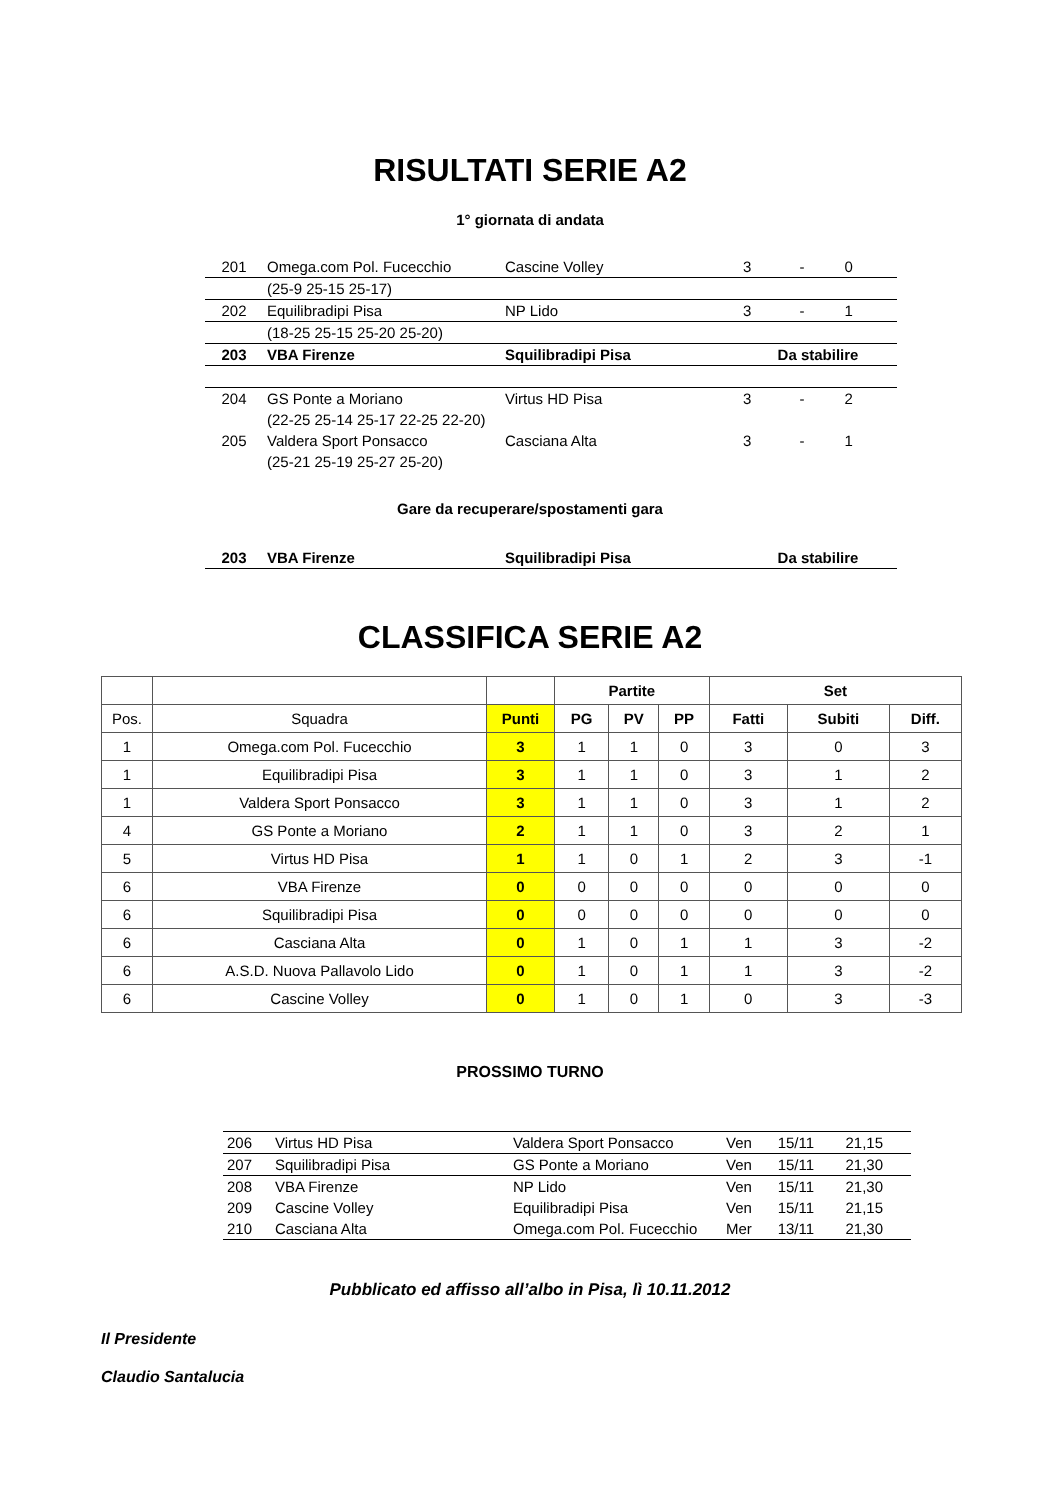RISULTATI SERIE A2
1° giornata di andata
| 201 | Omega.com Pol. Fucecchio | Cascine Volley | 3 | - | 0 |
| | (25-9 25-15 25-17) | | | | |
| 202 | Equilibradipi Pisa | NP Lido | 3 | - | 1 |
| | (18-25 25-15 25-20 25-20) | | | | |
| 203 | VBA Firenze | Squilibradipi Pisa | Da stabilire | | |
| 204 | GS Ponte a Moriano | Virtus HD Pisa | 3 | - | 2 |
| | (22-25 25-14 25-17 22-25 22-20) | | | | |
| 205 | Valdera Sport Ponsacco | Casciana Alta | 3 | - | 1 |
| | (25-21 25-19 25-27 25-20) | | | | |
Gare da recuperare/spostamenti gara
| 203 | VBA Firenze | Squilibradipi Pisa | Da stabilire |
CLASSIFICA SERIE A2
| | | | Partite | | | Set | | |
| --- | --- | --- | --- | --- | --- | --- | --- | --- |
| Pos. | Squadra | Punti | PG | PV | PP | Fatti | Subiti | Diff. |
| 1 | Omega.com Pol. Fucecchio | 3 | 1 | 1 | 0 | 3 | 0 | 3 |
| 1 | Equilibradipi Pisa | 3 | 1 | 1 | 0 | 3 | 1 | 2 |
| 1 | Valdera Sport Ponsacco | 3 | 1 | 1 | 0 | 3 | 1 | 2 |
| 4 | GS Ponte a Moriano | 2 | 1 | 1 | 0 | 3 | 2 | 1 |
| 5 | Virtus HD Pisa | 1 | 1 | 0 | 1 | 2 | 3 | -1 |
| 6 | VBA Firenze | 0 | 0 | 0 | 0 | 0 | 0 | 0 |
| 6 | Squilibradipi Pisa | 0 | 0 | 0 | 0 | 0 | 0 | 0 |
| 6 | Casciana Alta | 0 | 1 | 0 | 1 | 1 | 3 | -2 |
| 6 | A.S.D. Nuova Pallavolo Lido | 0 | 1 | 0 | 1 | 1 | 3 | -2 |
| 6 | Cascine Volley | 0 | 1 | 0 | 1 | 0 | 3 | -3 |
PROSSIMO TURNO
| 206 | Virtus HD Pisa | Valdera Sport Ponsacco | Ven | 15/11 | 21,15 |
| 207 | Squilibradipi Pisa | GS Ponte a Moriano | Ven | 15/11 | 21,30 |
| 208 | VBA Firenze | NP Lido | Ven | 15/11 | 21,30 |
| 209 | Cascine Volley | Equilibradipi Pisa | Ven | 15/11 | 21,15 |
| 210 | Casciana Alta | Omega.com Pol. Fucecchio | Mer | 13/11 | 21,30 |
Pubblicato ed affisso all’albo in Pisa, lì 10.11.2012
Il Presidente
Claudio Santalucia